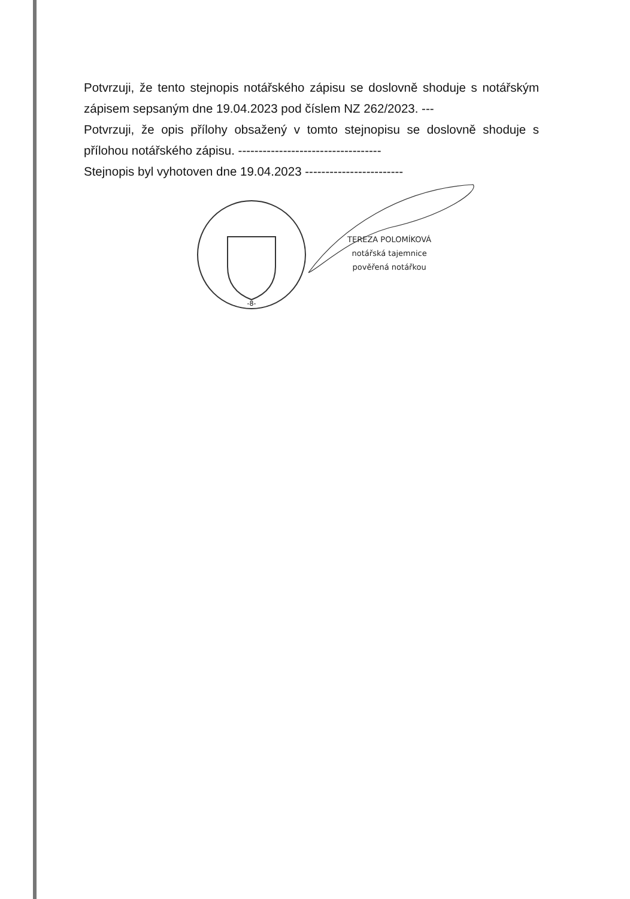Potvrzuji, že tento stejnopis notářského zápisu se doslovně shoduje s notářským zápisem sepsaným dne 19.04.2023 pod číslem NZ 262/2023. ---
Potvrzuji, že opis přílohy obsažený v tomto stejnopisu se doslovně shoduje s přílohou notářského zápisu. -----------------------------------
Stejnopis byl vyhotoven dne 19.04.2023 ------------------------
-8-
TEREZA POLOMÍKOVÁ
notářská tajemnice
pověřená notářkou